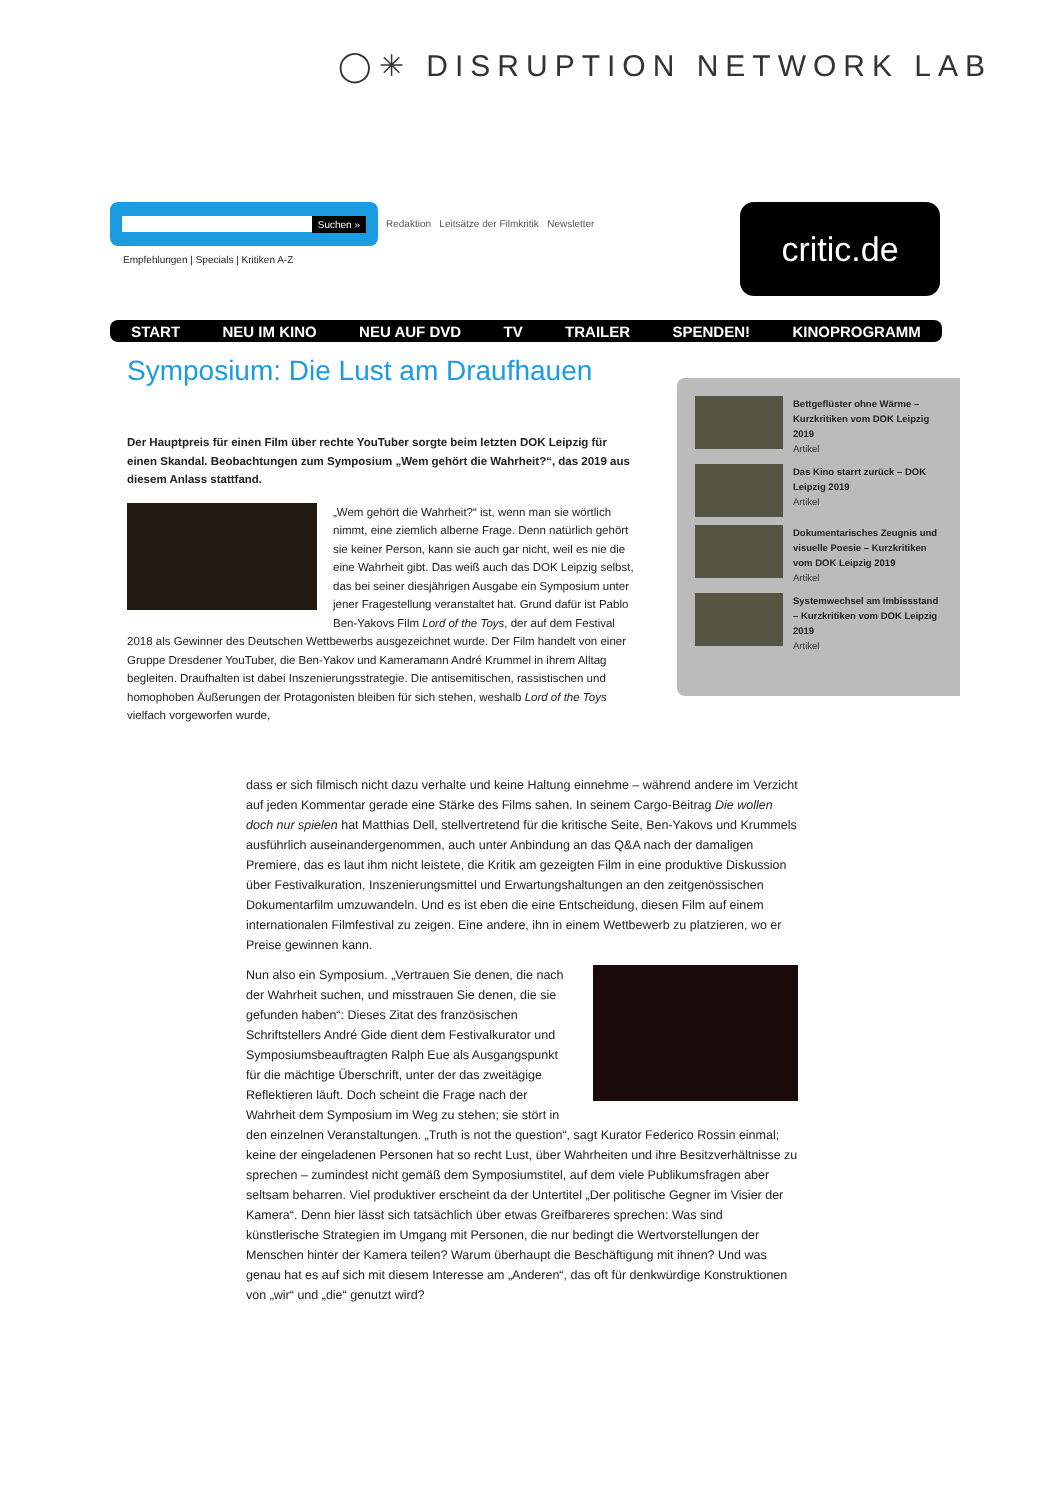◯✳ DISRUPTION NETWORK LAB
Suchen »
Redaktion Leitsätze der Filmkritik Newsletter
Empfehlungen | Specials | Kritiken A-Z
critic.de
START NEU IM KINO NEU AUF DVD TV TRAILER SPENDEN! KINOPROGRAMM
Symposium: Die Lust am Draufhauen
Der Hauptpreis für einen Film über rechte YouTuber sorgte beim letzten DOK Leipzig für einen Skandal. Beobachtungen zum Symposium „Wem gehört die Wahrheit?“, das 2019 aus diesem Anlass stattfand.
„Wem gehört die Wahrheit?“ ist, wenn man sie wörtlich nimmt, eine ziemlich alberne Frage. Denn natürlich gehört sie keiner Person, kann sie auch gar nicht, weil es nie die eine Wahrheit gibt. Das weiß auch das DOK Leipzig selbst, das bei seiner diesjährigen Ausgabe ein Symposium unter jener Fragestellung veranstaltet hat. Grund dafür ist Pablo Ben-Yakovs Film Lord of the Toys, der auf dem Festival 2018 als Gewinner des Deutschen Wettbewerbs ausgezeichnet wurde. Der Film handelt von einer Gruppe Dresdener YouTuber, die Ben-Yakov und Kameramann André Krummel in ihrem Alltag begleiten. Draufhalten ist dabei Inszenierungsstrategie. Die antisemitischen, rassistischen und homophoben Äußerungen der Protagonisten bleiben für sich stehen, weshalb Lord of the Toys vielfach vorgeworfen wurde,
Bettgeflüster ohne Wärme – Kurzkritiken vom DOK Leipzig 2019
Artikel
Das Kino starrt zurück – DOK Leipzig 2019
Artikel
Dokumentarisches Zeugnis und visuelle Poesie – Kurzkritiken vom DOK Leipzig 2019
Artikel
Systemwechsel am Imbissstand – Kurzkritiken vom DOK Leipzig 2019
Artikel
dass er sich filmisch nicht dazu verhalte und keine Haltung einnehme – während andere im Verzicht auf jeden Kommentar gerade eine Stärke des Films sahen. In seinem Cargo-Beitrag Die wollen doch nur spielen hat Matthias Dell, stellvertretend für die kritische Seite, Ben-Yakovs und Krummels ausführlich auseinandergenommen, auch unter Anbindung an das Q&A nach der damaligen Premiere, das es laut ihm nicht leistete, die Kritik am gezeigten Film in eine produktive Diskussion über Festivalkuration, Inszenierungsmittel und Erwartungshaltungen an den zeitgenössischen Dokumentarfilm umzuwandeln. Und es ist eben die eine Entscheidung, diesen Film auf einem internationalen Filmfestival zu zeigen. Eine andere, ihn in einem Wettbewerb zu platzieren, wo er Preise gewinnen kann.
Nun also ein Symposium. „Vertrauen Sie denen, die nach der Wahrheit suchen, und misstrauen Sie denen, die sie gefunden haben“: Dieses Zitat des französischen Schriftstellers André Gide dient dem Festivalkurator und Symposiumsbeauftragten Ralph Eue als Ausgangspunkt für die mächtige Überschrift, unter der das zweitägige Reflektieren läuft. Doch scheint die Frage nach der Wahrheit dem Symposium im Weg zu stehen; sie stört in den einzelnen Veranstaltungen. „Truth is not the question“, sagt Kurator Federico Rossin einmal; keine der eingeladenen Personen hat so recht Lust, über Wahrheiten und ihre Besitzverhältnisse zu sprechen – zumindest nicht gemäß dem Symposiumstitel, auf dem viele Publikumsfragen aber seltsam beharren. Viel produktiver erscheint da der Untertitel „Der politische Gegner im Visier der Kamera“. Denn hier lässt sich tatsächlich über etwas Greifbareres sprechen: Was sind künstlerische Strategien im Umgang mit Personen, die nur bedingt die Wertvorstellungen der Menschen hinter der Kamera teilen? Warum überhaupt die Beschäftigung mit ihnen? Und was genau hat es auf sich mit diesem Interesse am „Anderen“, das oft für denkwürdige Konstruktionen von „wir“ und „die“ genutzt wird?